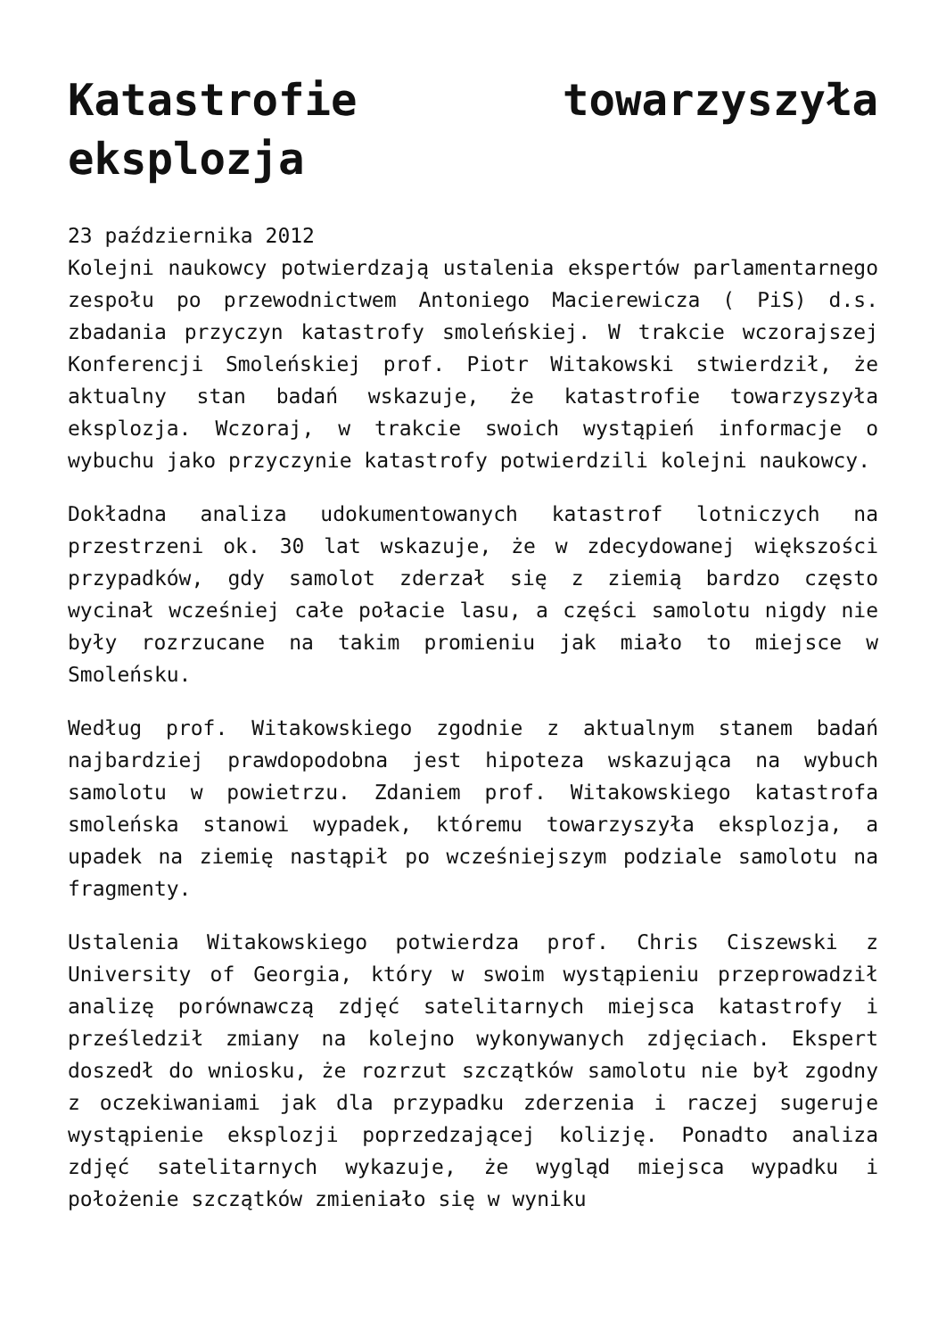Katastrofie towarzyszyła eksplozja
23 października 2012
Kolejni naukowcy potwierdzają ustalenia ekspertów parlamentarnego zespołu po przewodnictwem Antoniego Macierewicza ( PiS) d.s. zbadania przyczyn katastrofy smoleńskiej. W trakcie wczorajszej Konferencji Smoleńskiej prof. Piotr Witakowski stwierdził, że aktualny stan badań wskazuje, że katastrofie towarzyszyła eksplozja. Wczoraj, w trakcie swoich wystąpień informacje o wybuchu jako przyczynie katastrofy potwierdzili kolejni naukowcy.
Dokładna analiza udokumentowanych katastrof lotniczych na przestrzeni ok. 30 lat wskazuje, że w zdecydowanej większości przypadków, gdy samolot zderzał się z ziemią bardzo często wycinał wcześniej całe połacie lasu, a części samolotu nigdy nie były rozrzucane na takim promieniu jak miało to miejsce w Smoleńsku.
Według prof. Witakowskiego zgodnie z aktualnym stanem badań najbardziej prawdopodobna jest hipoteza wskazująca na wybuch samolotu w powietrzu. Zdaniem prof. Witakowskiego katastrofa smoleńska stanowi wypadek, któremu towarzyszyła eksplozja, a upadek na ziemię nastąpił po wcześniejszym podziale samolotu na fragmenty.
Ustalenia Witakowskiego potwierdza prof. Chris Ciszewski z University of Georgia, który w swoim wystąpieniu przeprowadził analizę porównawczą zdjęć satelitarnych miejsca katastrofy i prześledził zmiany na kolejno wykonywanych zdjęciach. Ekspert doszedł do wniosku, że rozrzut szczątków samolotu nie był zgodny z oczekiwaniami jak dla przypadku zderzenia i raczej sugeruje wystąpienie eksplozji poprzedzającej kolizję. Ponadto analiza zdjęć satelitarnych wykazuje, że wygląd miejsca wypadku i położenie szczątków zmieniało się w wyniku